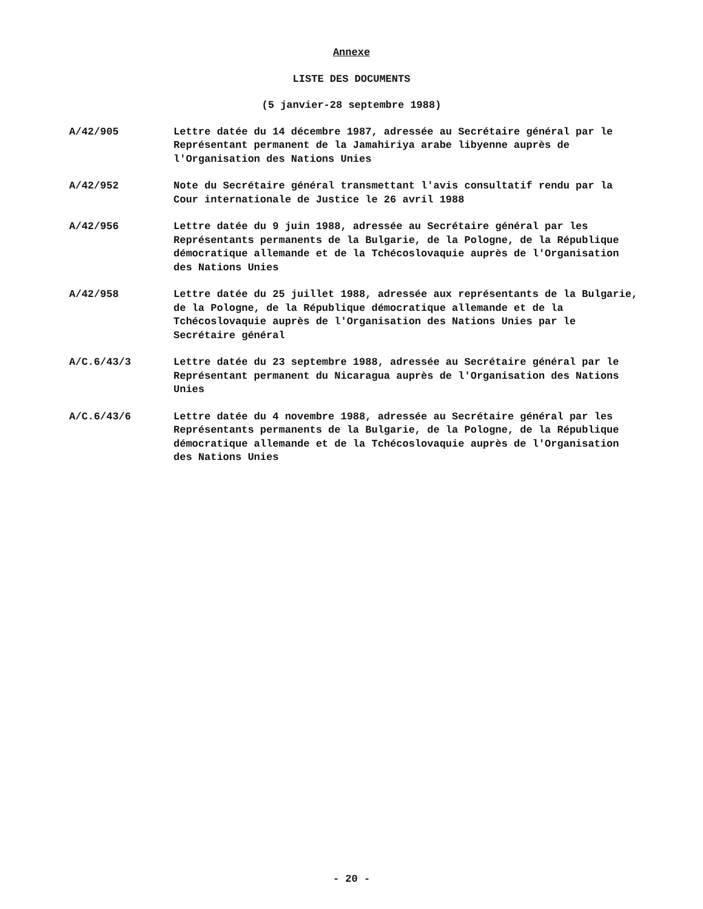Annexe
LISTE DES DOCUMENTS
(5 janvier-28 septembre 1988)
A/42/905 Lettre datée du 14 décembre 1987, adressée au Secrétaire général par le Représentant permanent de la Jamahiriya arabe libyenne auprès de l'Organisation des Nations Unies
A/42/952 Note du Secrétaire général transmettant l'avis consultatif rendu par la Cour internationale de Justice le 26 avril 1988
A/42/956 Lettre datée du 9 juin 1988, adressée au Secrétaire général par les Représentants permanents de la Bulgarie, de la Pologne, de la République démocratique allemande et de la Tchécoslovaquie auprès de l'Organisation des Nations Unies
A/42/958 Lettre datée du 25 juillet 1988, adressée aux représentants de la Bulgarie, de la Pologne, de la République démocratique allemande et de la Tchécoslovaquie auprès de l'Organisation des Nations Unies par le Secrétaire général
A/C.6/43/3 Lettre datée du 23 septembre 1988, adressée au Secrétaire général par le Représentant permanent du Nicaragua auprès de l'Organisation des Nations Unies
A/C.6/43/6 Lettre datée du 4 novembre 1988, adressée au Secrétaire général par les Représentants permanents de la Bulgarie, de la Pologne, de la République démocratique allemande et de la Tchécoslovaquie auprès de l'Organisation des Nations Unies
- 20 -